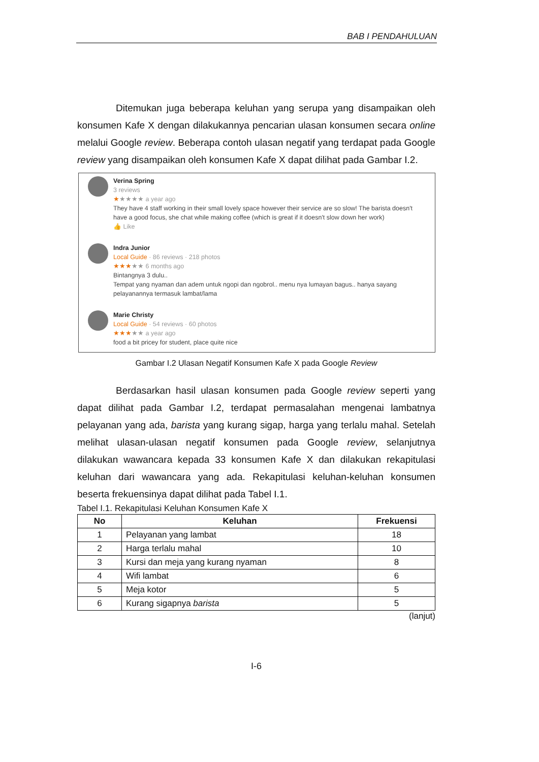BAB I PENDAHULUAN
Ditemukan juga beberapa keluhan yang serupa yang disampaikan oleh konsumen Kafe X dengan dilakukannya pencarian ulasan konsumen secara online melalui Google review. Beberapa contoh ulasan negatif yang terdapat pada Google review yang disampaikan oleh konsumen Kafe X dapat dilihat pada Gambar I.2.
Verina Spring
3 reviews
★★★★★ a year ago
They have 4 staff working in their small lovely space however their service are so slow! The barista doesn't have a good focus, she chat while making coffee (which is great if it doesn't slow down her work)
👍 Like
Indra Junior
Local Guide · 86 reviews · 218 photos
★★★★★ 6 months ago
Bintangnya 3 dulu..
Tempat yang nyaman dan adem untuk ngopi dan ngobrol.. menu nya lumayan bagus.. hanya sayang pelayanannya termasuk lambat/lama
Marie Christy
Local Guide · 54 reviews · 60 photos
★★★★★ a year ago
food a bit pricey for student, place quite nice
Gambar I.2 Ulasan Negatif Konsumen Kafe X pada Google Review
Berdasarkan hasil ulasan konsumen pada Google review seperti yang dapat dilihat pada Gambar I.2, terdapat permasalahan mengenai lambatnya pelayanan yang ada, barista yang kurang sigap, harga yang terlalu mahal. Setelah melihat ulasan-ulasan negatif konsumen pada Google review, selanjutnya dilakukan wawancara kepada 33 konsumen Kafe X dan dilakukan rekapitulasi keluhan dari wawancara yang ada. Rekapitulasi keluhan-keluhan konsumen beserta frekuensinya dapat dilihat pada Tabel I.1.
Tabel I.1. Rekapitulasi Keluhan Konsumen Kafe X
| No | Keluhan | Frekuensi |
| --- | --- | --- |
| 1 | Pelayanan yang lambat | 18 |
| 2 | Harga terlalu mahal | 10 |
| 3 | Kursi dan meja yang kurang nyaman | 8 |
| 4 | Wifi lambat | 6 |
| 5 | Meja kotor | 5 |
| 6 | Kurang sigapnya barista | 5 |
(lanjut)
I-6